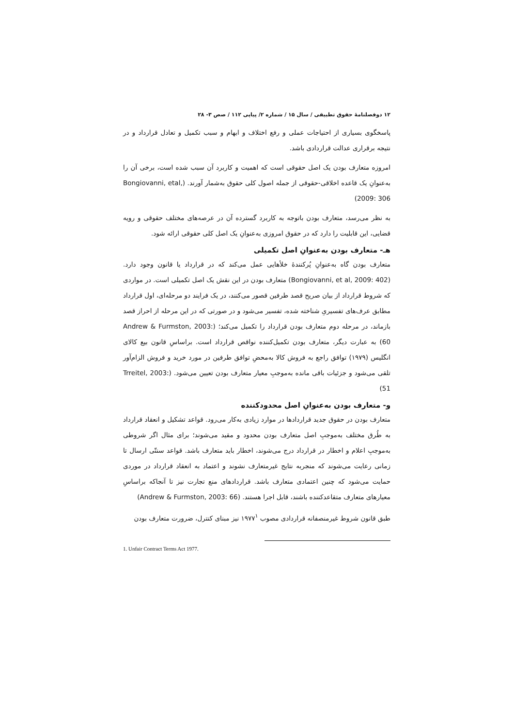۱۲ دوفصلنامهٔ حقوق تطبیقی / سال ۱۵ / شماره ۲/ پیاپی ۱۱۲ / صص ۳- ۲۸
پاسخگوی بسیاری از احتیاجات عملی و رفع اختلاف و ابهام و سبب تکمیل و تعادل قرارداد و در نتیجه برقراری عدالت قراردادی باشد.
امروزه متعارف بودن یک اصل حقوقی است که اهمیت و کاربرد آن سبب شده است، برخی آن را به‌عنوانِ یک قاعده اخلاقی-حقوقی از جمله اصول کلی حقوق به‌شمار آورند. (Bongiovanni, etal, 2009: 306)
به نظر می‌رسد، متعارف بودن باتوجه به کاربرد گسترده آن در عرصه‌های مختلف حقوقی و رویه قضایی، این قابلیت را دارد که در حقوق امروزی به‌عنوانِ یک اصل کلی حقوقی ارائه شود.
هـ- متعارف بودن به‌عنوانِ اصل تکمیلی
متعارف بودن گاه به‌عنوانِ پُرکنندهٔ خلأهایی عمل می‌کند که در قرارداد یا قانون وجود دارد. (Bongiovanni, et al, 2009: 402) متعارف بودن در این نقش یک اصل تکمیلی است. در مواردی که شروط قرارداد از بیان صریح قصد طرفین قصور می‌کنند، در یک فرایند دو مرحله‌ای، اول قرارداد مطابق عرف‌های تفسیریِ شناخته شده، تفسیر می‌شود و در صورتی که در این مرحله از احراز قصد بازماند، در مرحله دوم متعارف بودن قرارداد را تکمیل می‌کند؛ (Andrew & Furmston, 2003: 60) به عبارت دیگر، متعارف بودن تکمیل‌کننده نواقص قرارداد است. براساسِ قانون بیع کالای انگلیس (۱۹۷۹) توافق راجع به فروش کالا به‌محضِ توافق طرفین در مورد خرید و فروش الزام‌آور تلقی می‌شود و جزئیات باقی مانده به‌موجبِ معیار متعارف بودن تعیین می‌شود. (Trreitel, 2003: 51)
و- متعارف بودن به‌عنوانِ اصل محدودکننده
متعارف بودن در حقوق جدید قراردادها در موارد زیادی به‌کار می‌رود. قواعد تشکیل و انعقاد قرارداد به طُرق مختلف به‌موجبِ اصل متعارف بودن محدود و مقید می‌شوند؛ برای مثال اگر شروطی به‌موجبِ اعلام و اخطار در قرارداد درج می‌شوند، اخطار باید متعارف باشد. قواعد سنتّی ارسال تا زمانی رعایت می‌شوند که منجربه نتایج غیرمتعارف نشوند و اعتماد به انعقاد قرارداد در موردی حمایت می‌شود که چنین اعتمادی متعارف باشد. قراردادهای منع تجارت نیز تا آنجاکه براساسِ معیارهای متعارف متقاعدکننده باشند، قابل اجرا هستند. (Andrew & Furmston, 2003: 66)
طبق قانون شروط غیرمنصفانه قراردادی مصوب ۱۹۷۷<sup>۱</sup> نیز مبنای کنترل، ضرورت متعارف بودن
1. Unfair Contract Terms Act 1977.